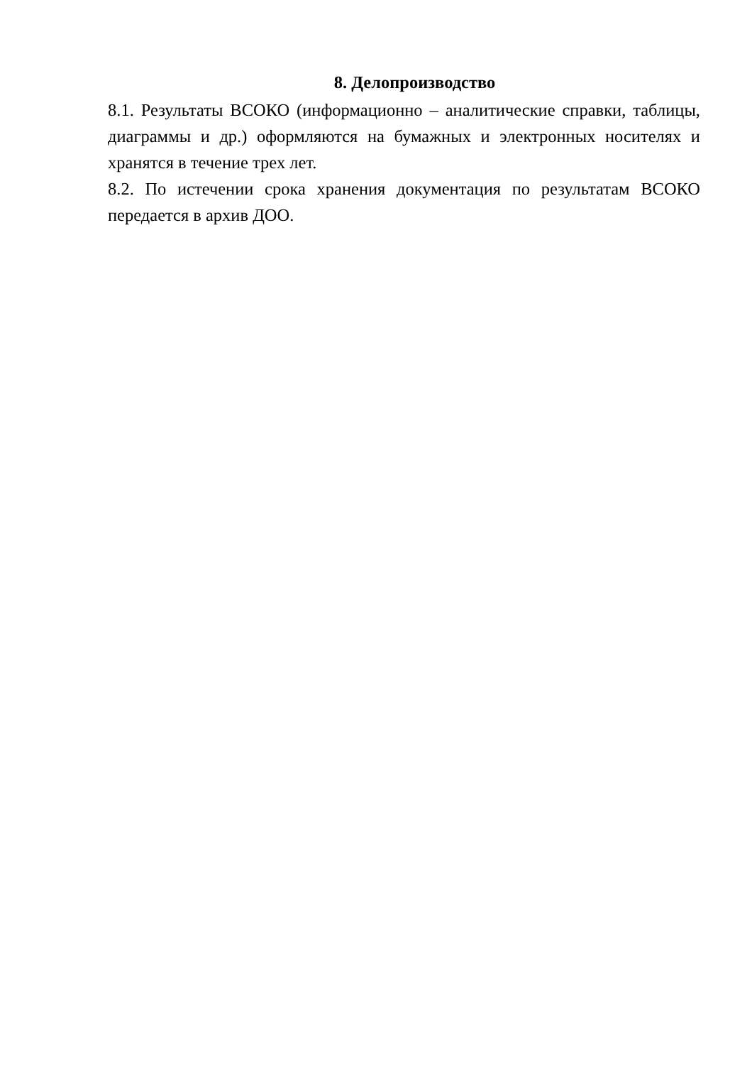8. Делопроизводство
8.1. Результаты ВСОКО (информационно – аналитические справки, таблицы, диаграммы и др.) оформляются на бумажных и электронных носителях и хранятся в течение трех лет.
8.2. По истечении срока хранения документация по результатам ВСОКО передается в архив ДОО.